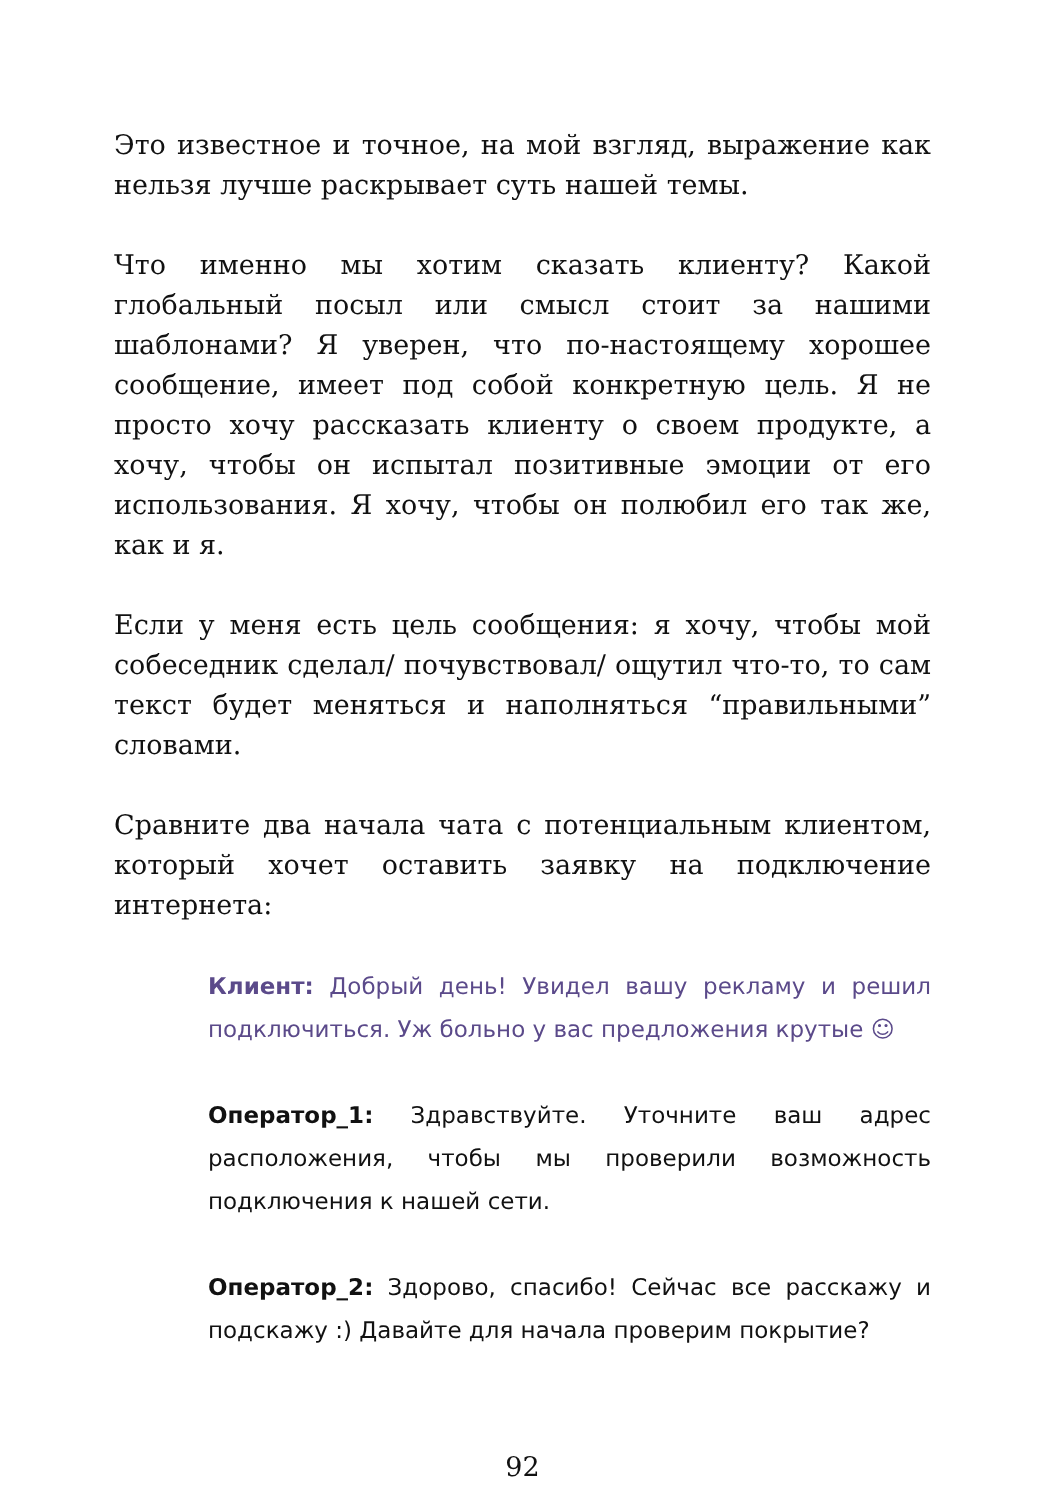Это известное и точное, на мой взгляд, выражение как нельзя лучше раскрывает суть нашей темы.
Что именно мы хотим сказать клиенту? Какой глобальный посыл или смысл стоит за нашими шаблонами? Я уверен, что по-настоящему хорошее сообщение, имеет под собой конкретную цель. Я не просто хочу рассказать клиенту о своем продукте, а хочу, чтобы он испытал позитивные эмоции от его использования. Я хочу, чтобы он полюбил его так же, как и я.
Если у меня есть цель сообщения: я хочу, чтобы мой собеседник сделал/ почувствовал/ ощутил что-то, то сам текст будет меняться и наполняться “правильными” словами.
Сравните два начала чата с потенциальным клиентом, который хочет оставить заявку на подключение интернета:
Клиент: Добрый день! Увидел вашу рекламу и решил подключиться. Уж больно у вас предложения крутые ☺
Оператор_1: Здравствуйте. Уточните ваш адрес расположения, чтобы мы проверили возможность подключения к нашей сети.
Оператор_2: Здорово, спасибо! Сейчас все расскажу и подскажу :) Давайте для начала проверим покрытие?
92